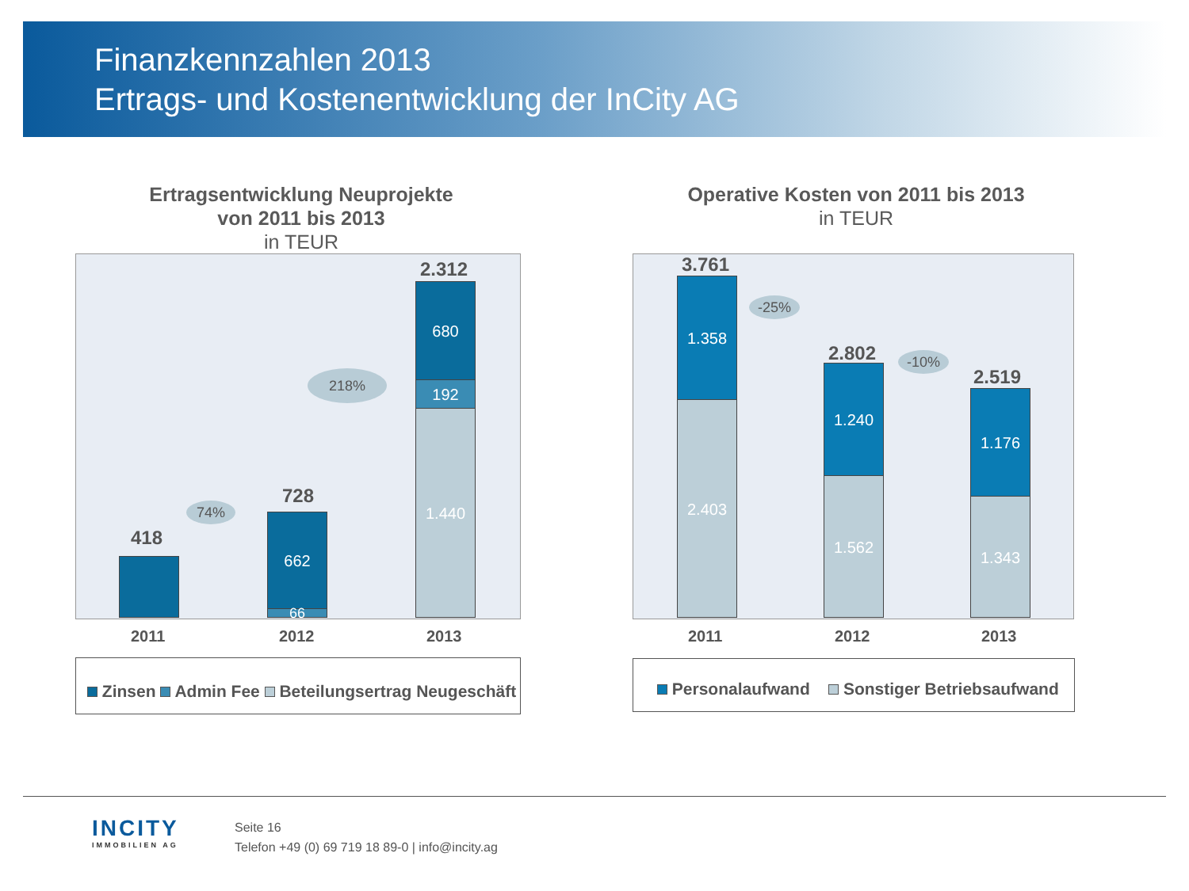Finanzkennzahlen 2013
Ertrags- und Kostenentwicklung der InCity AG
Ertragsentwicklung Neuprojekte
von 2011 bis 2013
in TEUR
418
74%
728
662
66
218%
2.312
680
192
1.440
2011 2012 2013
Zinsen Admin Fee Beteilungsertrag Neugeschäft
Operative Kosten von 2011 bis 2013
in TEUR
3.761
1.358
2.403
-25%
2.802
1.240
1.562
-10%
2.519
1.176
1.343
2011 2012 2013
Personalaufwand Sonstiger Betriebsaufwand
INCITY
IMMOBILIEN AG
Seite 16
Telefon +49 (0) 69 719 18 89-0 | info@incity.ag